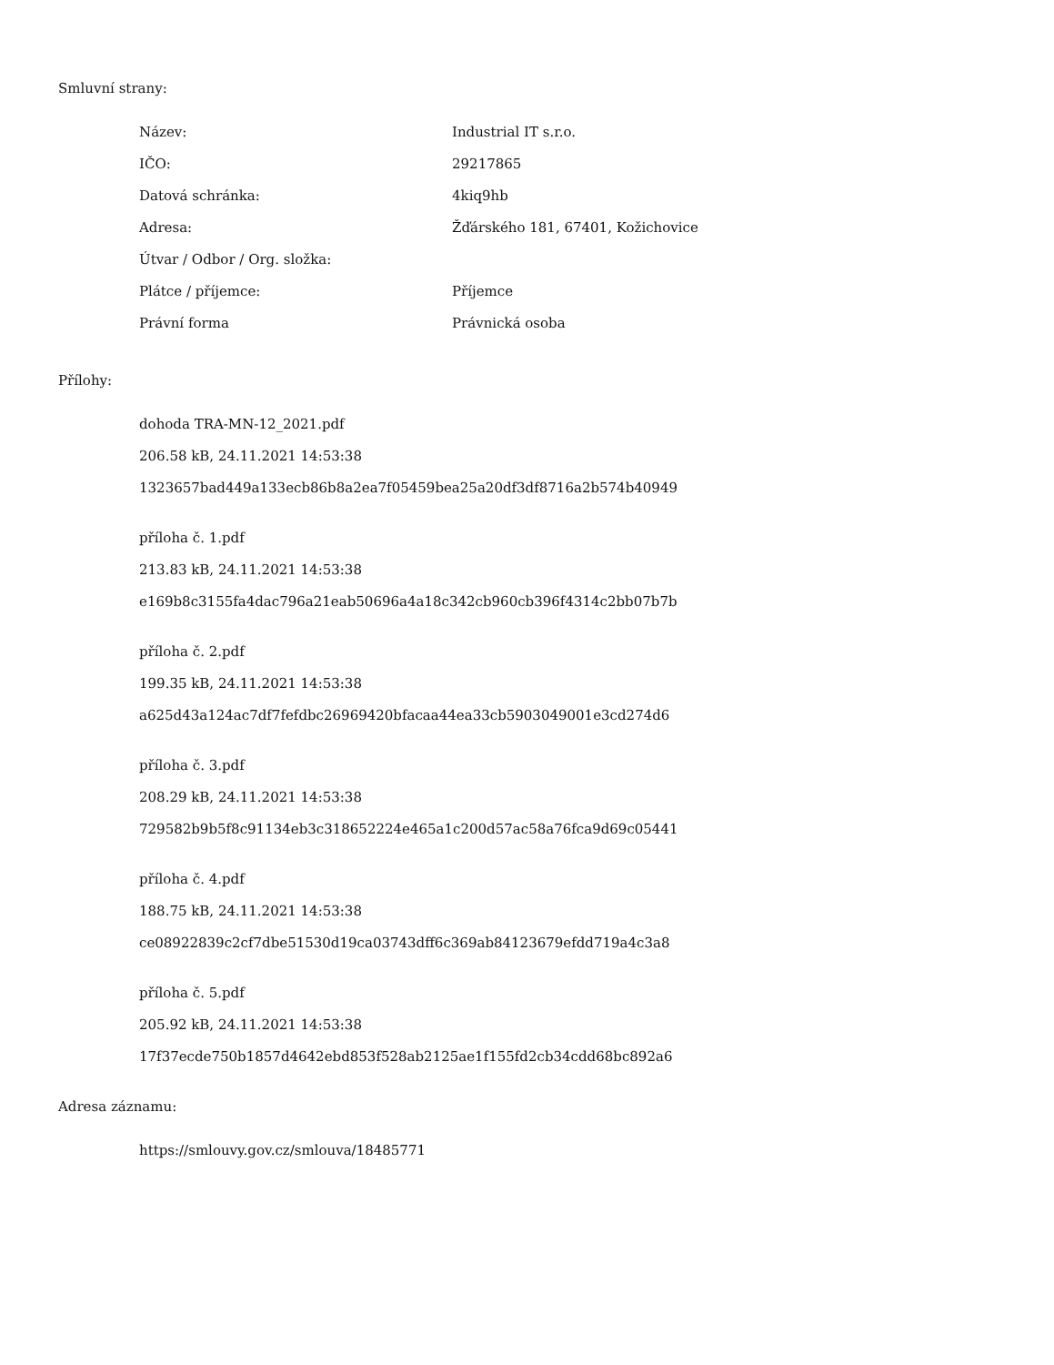Smluvní strany:
| Název: | Industrial IT s.r.o. |
| IČO: | 29217865 |
| Datová schránka: | 4kiq9hb |
| Adresa: | Žďárského 181, 67401, Kožichovice |
| Útvar / Odbor / Org. složka: | |
| Plátce / příjemce: | Příjemce |
| Právní forma | Právnická osoba |
Přílohy:
dohoda TRA-MN-12_2021.pdf
206.58 kB, 24.11.2021 14:53:38
1323657bad449a133ecb86b8a2ea7f05459bea25a20df3df8716a2b574b40949
příloha č. 1.pdf
213.83 kB, 24.11.2021 14:53:38
e169b8c3155fa4dac796a21eab50696a4a18c342cb960cb396f4314c2bb07b7b
příloha č. 2.pdf
199.35 kB, 24.11.2021 14:53:38
a625d43a124ac7df7fefdbc26969420bfacaa44ea33cb5903049001e3cd274d6
příloha č. 3.pdf
208.29 kB, 24.11.2021 14:53:38
729582b9b5f8c91134eb3c318652224e465a1c200d57ac58a76fca9d69c05441
příloha č. 4.pdf
188.75 kB, 24.11.2021 14:53:38
ce08922839c2cf7dbe51530d19ca03743dff6c369ab84123679efdd719a4c3a8
příloha č. 5.pdf
205.92 kB, 24.11.2021 14:53:38
17f37ecde750b1857d4642ebd853f528ab2125ae1f155fd2cb34cdd68bc892a6
Adresa záznamu:
https://smlouvy.gov.cz/smlouva/18485771